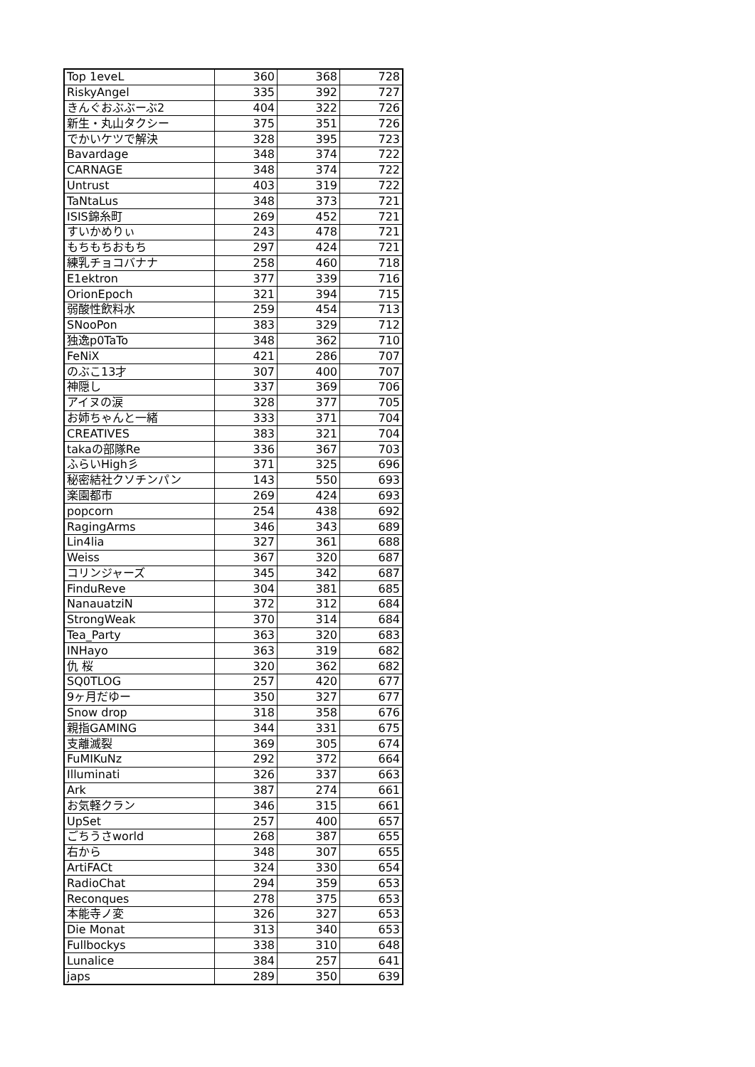| Top 1eveL | 360 | 368 | 728 |
| RiskyAngel | 335 | 392 | 727 |
| きんぐおぶぶーぶ2 | 404 | 322 | 726 |
| 新生・丸山タクシー | 375 | 351 | 726 |
| でかいケツで解決 | 328 | 395 | 723 |
| Bavardage | 348 | 374 | 722 |
| CARNAGE | 348 | 374 | 722 |
| Untrust | 403 | 319 | 722 |
| TaNtaLus | 348 | 373 | 721 |
| ISIS錦糸町 | 269 | 452 | 721 |
| すいかめりぃ | 243 | 478 | 721 |
| もちもちおもち | 297 | 424 | 721 |
| 練乳チョコバナナ | 258 | 460 | 718 |
| E1ektron | 377 | 339 | 716 |
| OrionEpoch | 321 | 394 | 715 |
| 弱酸性飲料水 | 259 | 454 | 713 |
| SNooPon | 383 | 329 | 712 |
| 独逸p0TaTo | 348 | 362 | 710 |
| FeNiX | 421 | 286 | 707 |
| のぶこ13才 | 307 | 400 | 707 |
| 神隠し | 337 | 369 | 706 |
| アイヌの涙 | 328 | 377 | 705 |
| お姉ちゃんと一緒 | 333 | 371 | 704 |
| CREATIVES | 383 | 321 | 704 |
| takaの部隊Re | 336 | 367 | 703 |
| ふらいHigh彡 | 371 | 325 | 696 |
| 秘密結社クソチンパン | 143 | 550 | 693 |
| 楽園都市 | 269 | 424 | 693 |
| popcorn | 254 | 438 | 692 |
| RagingArms | 346 | 343 | 689 |
| Lin4lia | 327 | 361 | 688 |
| Weiss | 367 | 320 | 687 |
| コリンジャーズ | 345 | 342 | 687 |
| FinduReve | 304 | 381 | 685 |
| NanauatziN | 372 | 312 | 684 |
| StrongWeak | 370 | 314 | 684 |
| Tea_Party | 363 | 320 | 683 |
| INHayo | 363 | 319 | 682 |
| 仇 桜 | 320 | 362 | 682 |
| SQ0TLOG | 257 | 420 | 677 |
| 9ヶ月だゆー | 350 | 327 | 677 |
| Snow drop | 318 | 358 | 676 |
| 親指GAMING | 344 | 331 | 675 |
| 支離滅裂 | 369 | 305 | 674 |
| FuMIKuNz | 292 | 372 | 664 |
| Illuminati | 326 | 337 | 663 |
| Ark | 387 | 274 | 661 |
| お気軽クラン | 346 | 315 | 661 |
| UpSet | 257 | 400 | 657 |
| ごちうさworld | 268 | 387 | 655 |
| 右から | 348 | 307 | 655 |
| ArtiFACt | 324 | 330 | 654 |
| RadioChat | 294 | 359 | 653 |
| Reconques | 278 | 375 | 653 |
| 本能寺ノ変 | 326 | 327 | 653 |
| Die Monat | 313 | 340 | 653 |
| Fullbockys | 338 | 310 | 648 |
| Lunalice | 384 | 257 | 641 |
| japs | 289 | 350 | 639 |